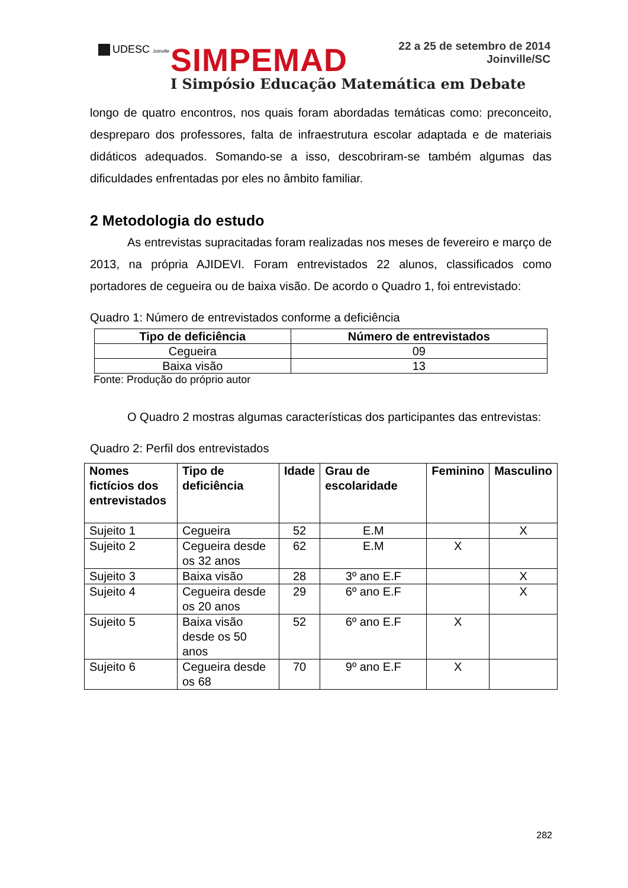UDESC Joinville SIMPEMAD
22 a 25 de setembro de 2014
Joinville/SC
I Simpósio Educação Matemática em Debate
longo de quatro encontros, nos quais foram abordadas temáticas como: preconceito, despreparo dos professores, falta de infraestrutura escolar adaptada e de materiais didáticos adequados. Somando-se a isso, descobriram-se também algumas das dificuldades enfrentadas por eles no âmbito familiar.
2 Metodologia do estudo
As entrevistas supracitadas foram realizadas nos meses de fevereiro e março de 2013, na própria AJIDEVI. Foram entrevistados 22 alunos, classificados como portadores de cegueira ou de baixa visão. De acordo o Quadro 1, foi entrevistado:
Quadro 1: Número de entrevistados conforme a deficiência
| Tipo de deficiência | Número de entrevistados |
| --- | --- |
| Cegueira | 09 |
| Baixa visão | 13 |
Fonte: Produção do próprio autor
O Quadro 2 mostras algumas características dos participantes das entrevistas:
Quadro 2: Perfil dos entrevistados
| Nomes fictícios dos entrevistados | Tipo de deficiência | Idade | Grau de escolaridade | Feminino | Masculino |
| --- | --- | --- | --- | --- | --- |
| Sujeito 1 | Cegueira | 52 | E.M | | X |
| Sujeito 2 | Cegueira desde os 32 anos | 62 | E.M | X | |
| Sujeito 3 | Baixa visão | 28 | 3º ano E.F | | X |
| Sujeito 4 | Cegueira desde os 20 anos | 29 | 6º ano E.F | | X |
| Sujeito 5 | Baixa visão desde os 50 anos | 52 | 6º ano E.F | X | |
| Sujeito 6 | Cegueira desde os 68 | 70 | 9º ano E.F | X | |
282